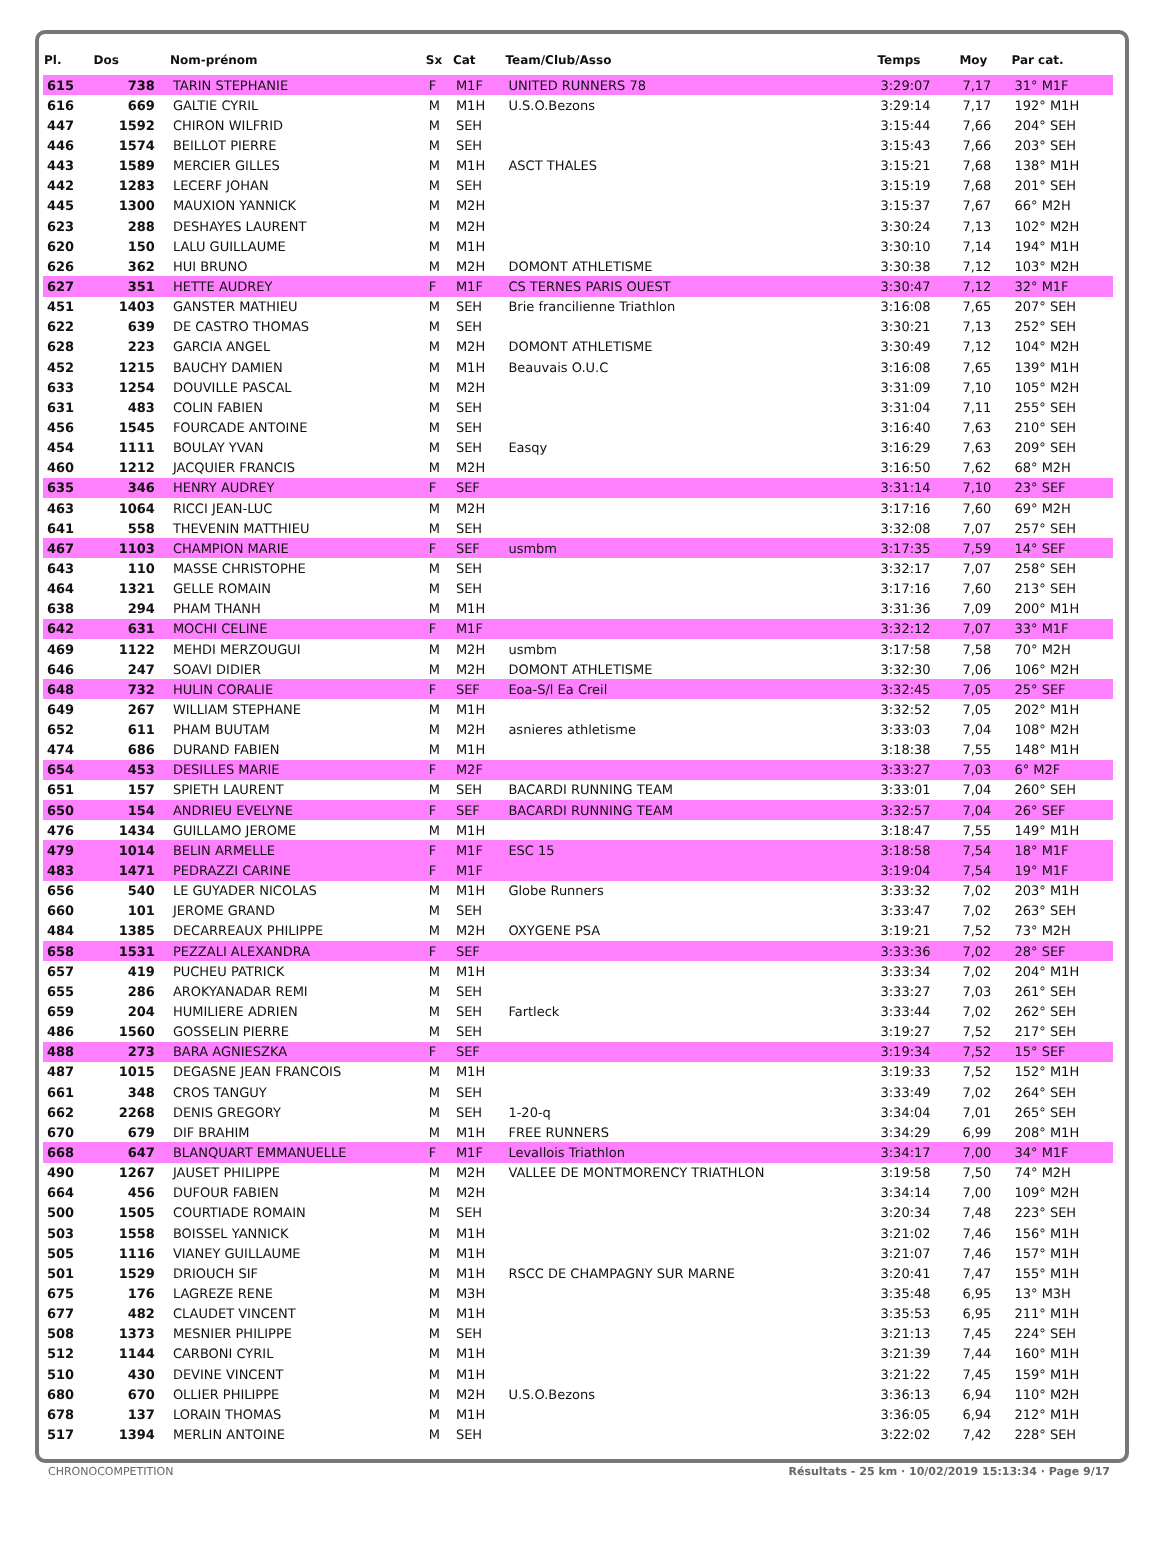| Pl. | Dos | Nom-prénom | Sx | Cat | Team/Club/Asso | Temps | Moy | Par cat. |
| --- | --- | --- | --- | --- | --- | --- | --- | --- |
| 615 | 738 | TARIN STEPHANIE | F | M1F | UNITED RUNNERS 78 | 3:29:07 | 7,17 | 31° M1F |
| 616 | 669 | GALTIE CYRIL | M | M1H | U.S.O.Bezons | 3:29:14 | 7,17 | 192° M1H |
| 447 | 1592 | CHIRON WILFRID | M | SEH | | 3:15:44 | 7,66 | 204° SEH |
| 446 | 1574 | BEILLOT PIERRE | M | SEH | | 3:15:43 | 7,66 | 203° SEH |
| 443 | 1589 | MERCIER GILLES | M | M1H | ASCT THALES | 3:15:21 | 7,68 | 138° M1H |
| 442 | 1283 | LECERF JOHAN | M | SEH | | 3:15:19 | 7,68 | 201° SEH |
| 445 | 1300 | MAUXION YANNICK | M | M2H | | 3:15:37 | 7,67 | 66° M2H |
| 623 | 288 | DESHAYES LAURENT | M | M2H | | 3:30:24 | 7,13 | 102° M2H |
| 620 | 150 | LALU GUILLAUME | M | M1H | | 3:30:10 | 7,14 | 194° M1H |
| 626 | 362 | HUI BRUNO | M | M2H | DOMONT ATHLETISME | 3:30:38 | 7,12 | 103° M2H |
| 627 | 351 | HETTE AUDREY | F | M1F | CS TERNES PARIS OUEST | 3:30:47 | 7,12 | 32° M1F |
| 451 | 1403 | GANSTER MATHIEU | M | SEH | Brie francilienne Triathlon | 3:16:08 | 7,65 | 207° SEH |
| 622 | 639 | DE CASTRO THOMAS | M | SEH | | 3:30:21 | 7,13 | 252° SEH |
| 628 | 223 | GARCIA ANGEL | M | M2H | DOMONT ATHLETISME | 3:30:49 | 7,12 | 104° M2H |
| 452 | 1215 | BAUCHY DAMIEN | M | M1H | Beauvais O.U.C | 3:16:08 | 7,65 | 139° M1H |
| 633 | 1254 | DOUVILLE PASCAL | M | M2H | | 3:31:09 | 7,10 | 105° M2H |
| 631 | 483 | COLIN FABIEN | M | SEH | | 3:31:04 | 7,11 | 255° SEH |
| 456 | 1545 | FOURCADE ANTOINE | M | SEH | | 3:16:40 | 7,63 | 210° SEH |
| 454 | 1111 | BOULAY YVAN | M | SEH | Easqy | 3:16:29 | 7,63 | 209° SEH |
| 460 | 1212 | JACQUIER FRANCIS | M | M2H | | 3:16:50 | 7,62 | 68° M2H |
| 635 | 346 | HENRY AUDREY | F | SEF | | 3:31:14 | 7,10 | 23° SEF |
| 463 | 1064 | RICCI JEAN-LUC | M | M2H | | 3:17:16 | 7,60 | 69° M2H |
| 641 | 558 | THEVENIN MATTHIEU | M | SEH | | 3:32:08 | 7,07 | 257° SEH |
| 467 | 1103 | CHAMPION MARIE | F | SEF | usmbm | 3:17:35 | 7,59 | 14° SEF |
| 643 | 110 | MASSE CHRISTOPHE | M | SEH | | 3:32:17 | 7,07 | 258° SEH |
| 464 | 1321 | GELLE ROMAIN | M | SEH | | 3:17:16 | 7,60 | 213° SEH |
| 638 | 294 | PHAM THANH | M | M1H | | 3:31:36 | 7,09 | 200° M1H |
| 642 | 631 | MOCHI CELINE | F | M1F | | 3:32:12 | 7,07 | 33° M1F |
| 469 | 1122 | MEHDI MERZOUGUI | M | M2H | usmbm | 3:17:58 | 7,58 | 70° M2H |
| 646 | 247 | SOAVI DIDIER | M | M2H | DOMONT ATHLETISME | 3:32:30 | 7,06 | 106° M2H |
| 648 | 732 | HULIN CORALIE | F | SEF | Eoa-S/l Ea Creil | 3:32:45 | 7,05 | 25° SEF |
| 649 | 267 | WILLIAM STEPHANE | M | M1H | | 3:32:52 | 7,05 | 202° M1H |
| 652 | 611 | PHAM BUUTAM | M | M2H | asnieres athletisme | 3:33:03 | 7,04 | 108° M2H |
| 474 | 686 | DURAND FABIEN | M | M1H | | 3:18:38 | 7,55 | 148° M1H |
| 654 | 453 | DESILLES MARIE | F | M2F | | 3:33:27 | 7,03 | 6° M2F |
| 651 | 157 | SPIETH LAURENT | M | SEH | BACARDI RUNNING TEAM | 3:33:01 | 7,04 | 260° SEH |
| 650 | 154 | ANDRIEU EVELYNE | F | SEF | BACARDI RUNNING TEAM | 3:32:57 | 7,04 | 26° SEF |
| 476 | 1434 | GUILLAMO JEROME | M | M1H | | 3:18:47 | 7,55 | 149° M1H |
| 479 | 1014 | BELIN ARMELLE | F | M1F | ESC 15 | 3:18:58 | 7,54 | 18° M1F |
| 483 | 1471 | PEDRAZZI CARINE | F | M1F | | 3:19:04 | 7,54 | 19° M1F |
| 656 | 540 | LE GUYADER NICOLAS | M | M1H | Globe Runners | 3:33:32 | 7,02 | 203° M1H |
| 660 | 101 | JEROME GRAND | M | SEH | | 3:33:47 | 7,02 | 263° SEH |
| 484 | 1385 | DECARREAUX PHILIPPE | M | M2H | OXYGENE PSA | 3:19:21 | 7,52 | 73° M2H |
| 658 | 1531 | PEZZALI ALEXANDRA | F | SEF | | 3:33:36 | 7,02 | 28° SEF |
| 657 | 419 | PUCHEU PATRICK | M | M1H | | 3:33:34 | 7,02 | 204° M1H |
| 655 | 286 | AROKYANADAR REMI | M | SEH | | 3:33:27 | 7,03 | 261° SEH |
| 659 | 204 | HUMILIERE ADRIEN | M | SEH | Fartleck | 3:33:44 | 7,02 | 262° SEH |
| 486 | 1560 | GOSSELIN PIERRE | M | SEH | | 3:19:27 | 7,52 | 217° SEH |
| 488 | 273 | BARA AGNIESZKA | F | SEF | | 3:19:34 | 7,52 | 15° SEF |
| 487 | 1015 | DEGASNE JEAN FRANCOIS | M | M1H | | 3:19:33 | 7,52 | 152° M1H |
| 661 | 348 | CROS TANGUY | M | SEH | | 3:33:49 | 7,02 | 264° SEH |
| 662 | 2268 | DENIS GREGORY | M | SEH | 1-20-q | 3:34:04 | 7,01 | 265° SEH |
| 670 | 679 | DIF BRAHIM | M | M1H | FREE RUNNERS | 3:34:29 | 6,99 | 208° M1H |
| 668 | 647 | BLANQUART EMMANUELLE | F | M1F | Levallois Triathlon | 3:34:17 | 7,00 | 34° M1F |
| 490 | 1267 | JAUSET PHILIPPE | M | M2H | VALLEE DE MONTMORENCY TRIATHLON | 3:19:58 | 7,50 | 74° M2H |
| 664 | 456 | DUFOUR FABIEN | M | M2H | | 3:34:14 | 7,00 | 109° M2H |
| 500 | 1505 | COURTIADE ROMAIN | M | SEH | | 3:20:34 | 7,48 | 223° SEH |
| 503 | 1558 | BOISSEL YANNICK | M | M1H | | 3:21:02 | 7,46 | 156° M1H |
| 505 | 1116 | VIANEY GUILLAUME | M | M1H | | 3:21:07 | 7,46 | 157° M1H |
| 501 | 1529 | DRIOUCH SIF | M | M1H | RSCC DE CHAMPAGNY SUR MARNE | 3:20:41 | 7,47 | 155° M1H |
| 675 | 176 | LAGREZE RENE | M | M3H | | 3:35:48 | 6,95 | 13° M3H |
| 677 | 482 | CLAUDET VINCENT | M | M1H | | 3:35:53 | 6,95 | 211° M1H |
| 508 | 1373 | MESNIER PHILIPPE | M | SEH | | 3:21:13 | 7,45 | 224° SEH |
| 512 | 1144 | CARBONI CYRIL | M | M1H | | 3:21:39 | 7,44 | 160° M1H |
| 510 | 430 | DEVINE VINCENT | M | M1H | | 3:21:22 | 7,45 | 159° M1H |
| 680 | 670 | OLLIER PHILIPPE | M | M2H | U.S.O.Bezons | 3:36:13 | 6,94 | 110° M2H |
| 678 | 137 | LORAIN THOMAS | M | M1H | | 3:36:05 | 6,94 | 212° M1H |
| 517 | 1394 | MERLIN ANTOINE | M | SEH | | 3:22:02 | 7,42 | 228° SEH |
CHRONOCOMPETITION Résultats - 25 km · 10/02/2019 15:13:34 · Page 9/17